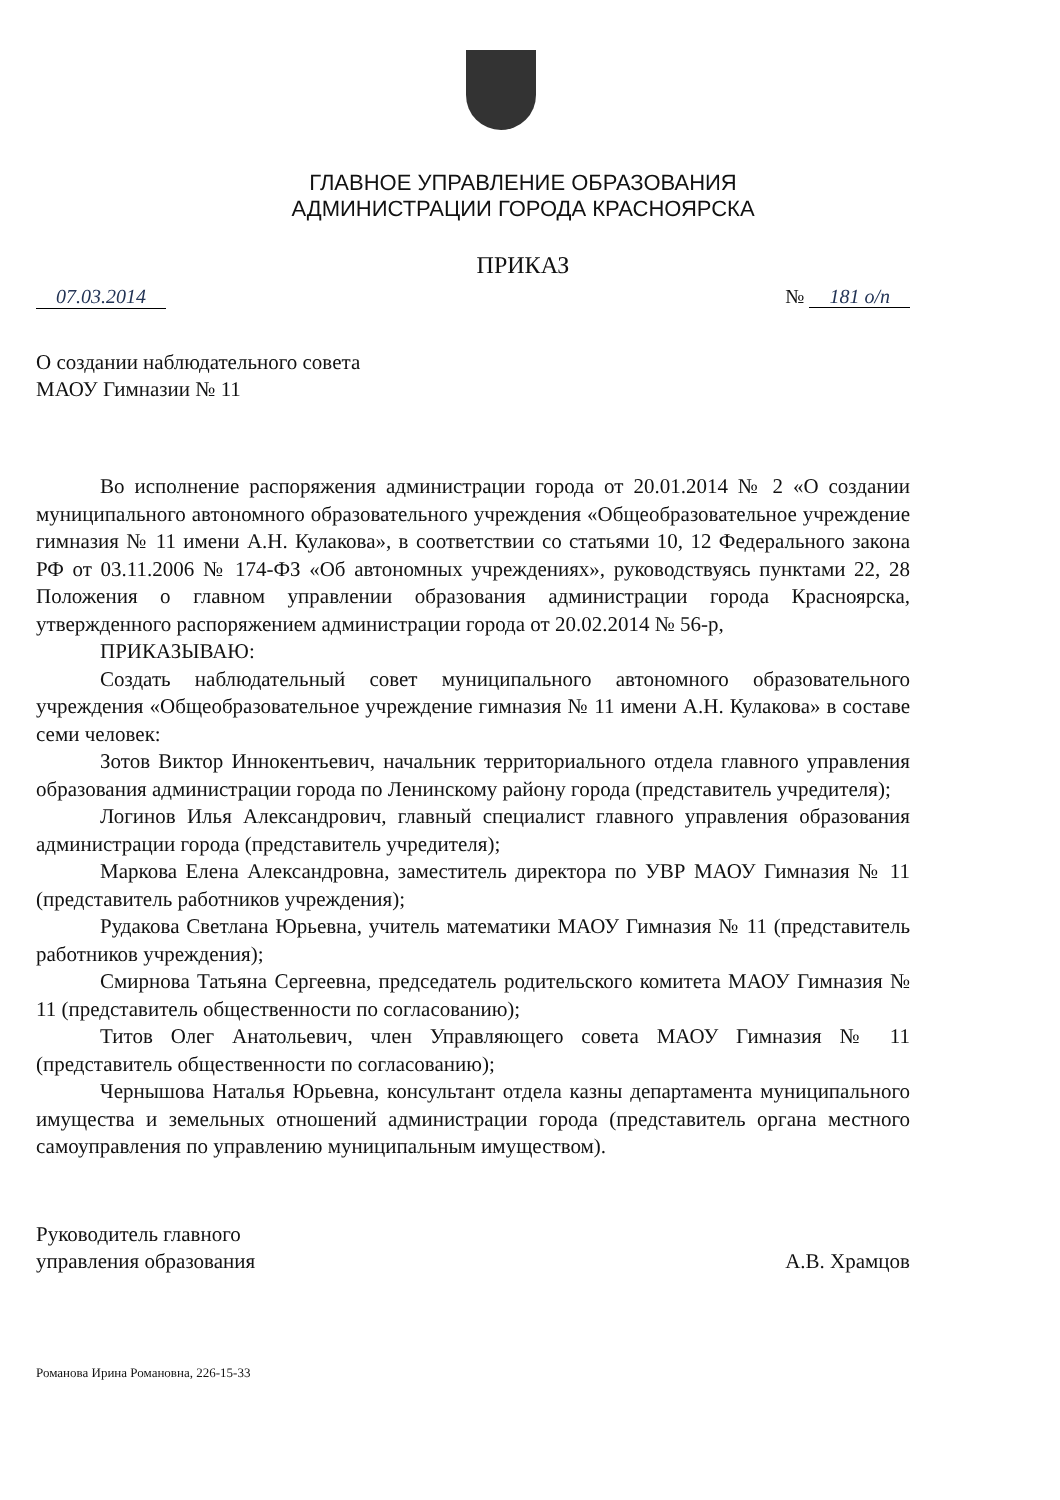ГЛАВНОЕ УПРАВЛЕНИЕ ОБРАЗОВАНИЯ
АДМИНИСТРАЦИИ ГОРОДА КРАСНОЯРСКА
ПРИКАЗ
07.03.2014 № 181 о/п
О создании наблюдательного совета
МАОУ Гимназии № 11
Во исполнение распоряжения администрации города от 20.01.2014 № 2 «О создании муниципального автономного образовательного учреждения «Общеобразовательное учреждение гимназия № 11 имени А.Н. Кулакова», в соответствии со статьями 10, 12 Федерального закона РФ от 03.11.2006 № 174-ФЗ «Об автономных учреждениях», руководствуясь пунктами 22, 28 Положения о главном управлении образования администрации города Красноярска, утвержденного распоряжением администрации города от 20.02.2014 № 56-р,
ПРИКАЗЫВАЮ:
Создать наблюдательный совет муниципального автономного образовательного учреждения «Общеобразовательное учреждение гимназия № 11 имени А.Н. Кулакова» в составе семи человек:
Зотов Виктор Иннокентьевич, начальник территориального отдела главного управления образования администрации города по Ленинскому району города (представитель учредителя);
Логинов Илья Александрович, главный специалист главного управления образования администрации города (представитель учредителя);
Маркова Елена Александровна, заместитель директора по УВР МАОУ Гимназия № 11 (представитель работников учреждения);
Рудакова Светлана Юрьевна, учитель математики МАОУ Гимназия № 11 (представитель работников учреждения);
Смирнова Татьяна Сергеевна, председатель родительского комитета МАОУ Гимназия № 11 (представитель общественности по согласованию);
Титов Олег Анатольевич, член Управляющего совета МАОУ Гимназия № 11 (представитель общественности по согласованию);
Чернышова Наталья Юрьевна, консультант отдела казны департамента муниципального имущества и земельных отношений администрации города (представитель органа местного самоуправления по управлению муниципальным имуществом).
Руководитель главного
управления образования А.В. Храмцов
Романова Ирина Романовна, 226-15-33